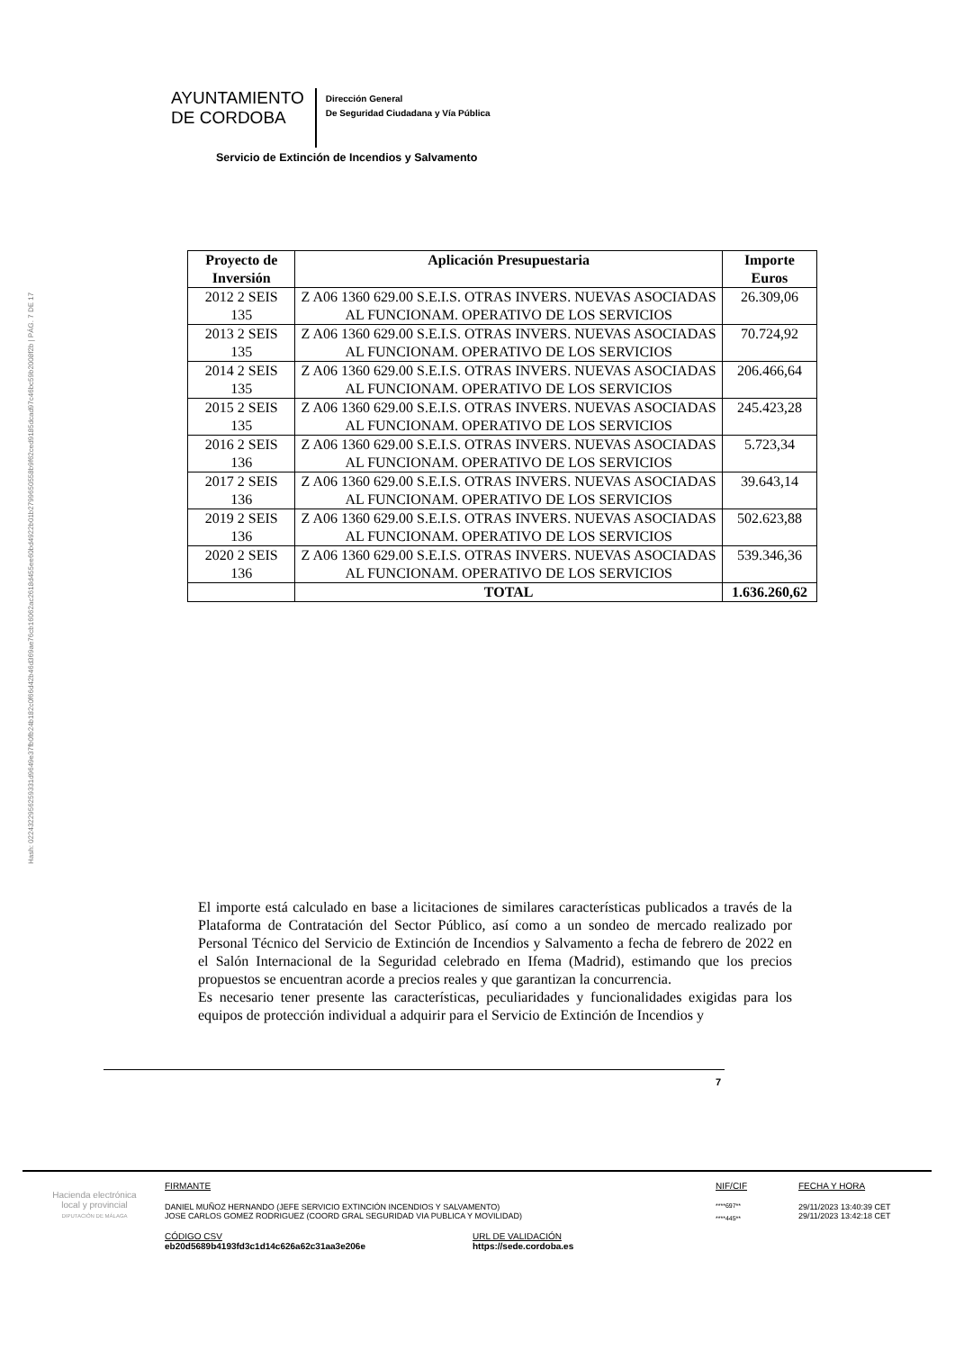AYUNTAMIENTO
DE CORDOBA
Dirección General
De Seguridad Ciudadana y Vía Pública
Servicio de Extinción de Incendios y Salvamento
Hash: 0224322956259331d9649e37fb0fb24b182c0f66d42b46d369ae76cb16062ac2618d455ee60bd4922b01b2799650558b9f62ced9185dcad97c46bc59b2008f2b | PÁG. 7 DE 17
| Proyecto de Inversión | Aplicación Presupuestaria | Importe Euros |
| --- | --- | --- |
| 2012 2 SEIS 135 | Z A06 1360 629.00 S.E.I.S. OTRAS INVERS. NUEVAS ASOCIADAS AL FUNCIONAM. OPERATIVO DE LOS SERVICIOS | 26.309,06 |
| 2013 2 SEIS 135 | Z A06 1360 629.00 S.E.I.S. OTRAS INVERS. NUEVAS ASOCIADAS AL FUNCIONAM. OPERATIVO DE LOS SERVICIOS | 70.724,92 |
| 2014 2 SEIS 135 | Z A06 1360 629.00 S.E.I.S. OTRAS INVERS. NUEVAS ASOCIADAS AL FUNCIONAM. OPERATIVO DE LOS SERVICIOS | 206.466,64 |
| 2015 2 SEIS 135 | Z A06 1360 629.00 S.E.I.S. OTRAS INVERS. NUEVAS ASOCIADAS AL FUNCIONAM. OPERATIVO DE LOS SERVICIOS | 245.423,28 |
| 2016 2 SEIS 136 | Z A06 1360 629.00 S.E.I.S. OTRAS INVERS. NUEVAS ASOCIADAS AL FUNCIONAM. OPERATIVO DE LOS SERVICIOS | 5.723,34 |
| 2017 2 SEIS 136 | Z A06 1360 629.00 S.E.I.S. OTRAS INVERS. NUEVAS ASOCIADAS AL FUNCIONAM. OPERATIVO DE LOS SERVICIOS | 39.643,14 |
| 2019 2 SEIS 136 | Z A06 1360 629.00 S.E.I.S. OTRAS INVERS. NUEVAS ASOCIADAS AL FUNCIONAM. OPERATIVO DE LOS SERVICIOS | 502.623,88 |
| 2020 2 SEIS 136 | Z A06 1360 629.00 S.E.I.S. OTRAS INVERS. NUEVAS ASOCIADAS AL FUNCIONAM. OPERATIVO DE LOS SERVICIOS | 539.346,36 |
| | TOTAL | 1.636.260,62 |
El importe está calculado en base a licitaciones de similares características publicados a través de la Plataforma de Contratación del Sector Público, así como a un sondeo de mercado realizado por Personal Técnico del Servicio de Extinción de Incendios y Salvamento a fecha de febrero de 2022 en el Salón Internacional de la Seguridad celebrado en Ifema (Madrid), estimando que los precios propuestos se encuentran acorde a precios reales y que garantizan la concurrencia.
Es necesario tener presente las características, peculiaridades y funcionalidades exigidas para los equipos de protección individual a adquirir para el Servicio de Extinción de Incendios y
7
Hacienda electrónica
local y provincial
DIPUTACIÓN DE MÁLAGA
FIRMANTE
DANIEL MUÑOZ HERNANDO (JEFE SERVICIO EXTINCIÓN INCENDIOS Y SALVAMENTO)
JOSE CARLOS GOMEZ RODRIGUEZ (COORD GRAL SEGURIDAD VIA PUBLICA Y MOVILIDAD)
NIF/CIF
****697**
****445**
FECHA Y HORA
29/11/2023 13:40:39 CET
29/11/2023 13:42:18 CET
CÓDIGO CSV
eb20d5689b4193fd3c1d14c626a62c31aa3e206e
URL DE VALIDACIÓN
https://sede.cordoba.es